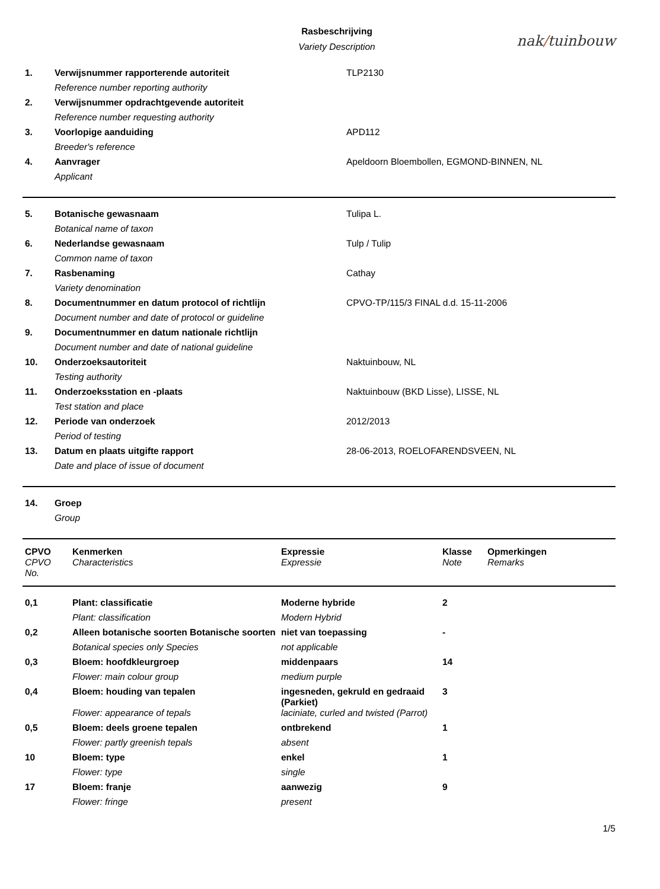Rasbeschrijving
Variety Description
nak/tuinbouw
| 1. | Verwijsnummer rapporterende autoriteit | TLP2130 |
| | Reference number reporting authority | |
| 2. | Verwijsnummer opdrachtgevende autoriteit | |
| | Reference number requesting authority | |
| 3. | Voorlopige aanduiding | APD112 |
| | Breeder's reference | |
| 4. | Aanvrager | Apeldoorn Bloembollen, EGMOND-BINNEN, NL |
| | Applicant | |
| 5. | Botanische gewasnaam | Tulipa L. |
| | Botanical name of taxon | |
| 6. | Nederlandse gewasnaam | Tulp / Tulip |
| | Common name of taxon | |
| 7. | Rasbenaming | Cathay |
| | Variety denomination | |
| 8. | Documentnummer en datum protocol of richtlijn | CPVO-TP/115/3 FINAL d.d. 15-11-2006 |
| | Document number and date of protocol or guideline | |
| 9. | Documentnummer en datum nationale richtlijn | |
| | Document number and date of national guideline | |
| 10. | Onderzoeksautoriteit | Naktuinbouw, NL |
| | Testing authority | |
| 11. | Onderzoeksstation en -plaats | Naktuinbouw (BKD Lisse), LISSE, NL |
| | Test station and place | |
| 12. | Periode van onderzoek | 2012/2013 |
| | Period of testing | |
| 13. | Datum en plaats uitgifte rapport | 28-06-2013, ROELOFARENDSVEEN, NL |
| | Date and place of issue of document | |
| 14. | Groep |
| | Group |
| CPVO | Kenmerken | Expressie | Klasse | Opmerkingen |
| --- | --- | --- | --- | --- |
| CPVO No. | Characteristics | Expressie | Note | Remarks |
| 0,1 | Plant: classificatie | Moderne hybride | 2 | |
| | Plant: classification | Modern Hybrid | | |
| 0,2 | Alleen botanische soorten Botanische soorten | niet van toepassing | - | |
| | Botanical species only Species | not applicable | | |
| 0,3 | Bloem: hoofdkleurgroep | middenpaars | 14 | |
| | Flower: main colour group | medium purple | | |
| 0,4 | Bloem: houding van tepalen | ingesneden, gekruld en gedraaid (Parkiet) | 3 | |
| | Flower: appearance of tepals | laciniate, curled and twisted (Parrot) | | |
| 0,5 | Bloem: deels groene tepalen | ontbrekend | 1 | |
| | Flower: partly greenish tepals | absent | | |
| 10 | Bloem: type | enkel | 1 | |
| | Flower: type | single | | |
| 17 | Bloem: franje | aanwezig | 9 | |
| | Flower: fringe | present | | |
1/5